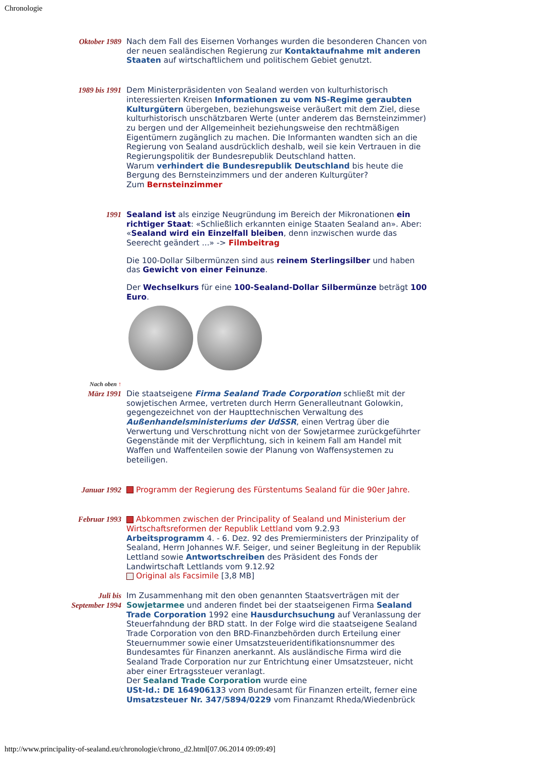Chronologie
| Oktober 1989 | Nach dem Fall des Eisernen Vorhanges wurden die besonderen Chancen von der neuen sealändischen Regierung zur Kontaktaufnahme mit anderen Staaten auf wirtschaftlichem und politischem Gebiet genutzt. |
| 1989 bis 1991 | Dem Ministerpräsidenten von Sealand werden von kulturhistorisch interessierten Kreisen Informationen zu vom NS-Regime geraubten Kulturgütern übergeben, beziehungsweise veräußert mit dem Ziel, diese kulturhistorisch unschätzbaren Werte (unter anderem das Bernsteinzimmer) zu bergen und der Allgemeinheit beziehungsweise den rechtmäßigen Eigentümern zugänglich zu machen. Die Informanten wandten sich an die Regierung von Sealand ausdrücklich deshalb, weil sie kein Vertrauen in die Regierungspolitik der Bundesrepublik Deutschland hatten. Warum verhindert die Bundesrepublik Deutschland bis heute die Bergung des Bernsteinzimmers und der anderen Kulturgüter? Zum Bernsteinzimmer |
| 1991 | Sealand ist als einzige Neugründung im Bereich der Mikronationen ein richtiger Staat : «Schließlich erkannten einige Staaten Sealand an». Aber: « Sealand wird ein Einzelfall bleiben , denn inzwischen wurde das Seerecht geändert ...» -> Filmbeitrag Die 100-Dollar Silbermünzen sind aus reinem Sterlingsilber und haben das Gewicht von einer Feinunze . Der Wechselkurs für eine 100-Sealand-Dollar Silbermünze beträgt 100 Euro . |
| Nach oben ↑ | |
| März 1991 | Die staatseigene Firma Sealand Trade Corporation schließt mit der sowjetischen Armee, vertreten durch Herrn Generalleutnant Golowkin, gegengezeichnet von der Haupttechnischen Verwaltung des Außenhandelsministeriums der UdSSR , einen Vertrag über die Verwertung und Verschrottung nicht von der Sowjetarmee zurückgeführter Gegenstände mit der Verpflichtung, sich in keinem Fall am Handel mit Waffen und Waffenteilen sowie der Planung von Waffensystemen zu beteiligen. |
| Januar 1992 | Programm der Regierung des Fürstentums Sealand für die 90er Jahre. |
| Februar 1993 | Abkommen zwischen der Principality of Sealand und Ministerium der Wirtschaftsreformen der Republik Lettland vom 9.2.93 Arbeitsprogramm 4. - 6. Dez. 92 des Premierministers der Prinzipality of Sealand, Herrn Johannes W.F. Seiger, und seiner Begleitung in der Republik Lettland sowie Antwortschreiben des Präsident des Fonds der Landwirtschaft Lettlands vom 9.12.92 Original als Facsimile [3,8 MB] |
| Juli bis September 1994 | Im Zusammenhang mit den oben genannten Staatsverträgen mit der Sowjetarmee und anderen findet bei der staatseigenen Firma Sealand Trade Corporation 1992 eine Hausdurchsuchung auf Veranlassung der Steuerfahndung der BRD statt. In der Folge wird die staatseigene Sealand Trade Corporation von den BRD-Finanzbehörden durch Erteilung einer Steuernummer sowie einer Umsatzsteueridentifikationsnummer des Bundesamtes für Finanzen anerkannt. Als ausländische Firma wird die Sealand Trade Corporation nur zur Entrichtung einer Umsatzsteuer, nicht aber einer Ertragssteuer veranlagt. Der Sealand Trade Corporation wurde eine USt-Id.: DE 16490613 3 vom Bundesamt für Finanzen erteilt, ferner eine Umsatzsteuer Nr. 347/5894/0229 vom Finanzamt Rheda/Wiedenbrück |
http://www.principality-of-sealand.eu/chronologie/chrono_d2.html[07.06.2014 09:09:49]